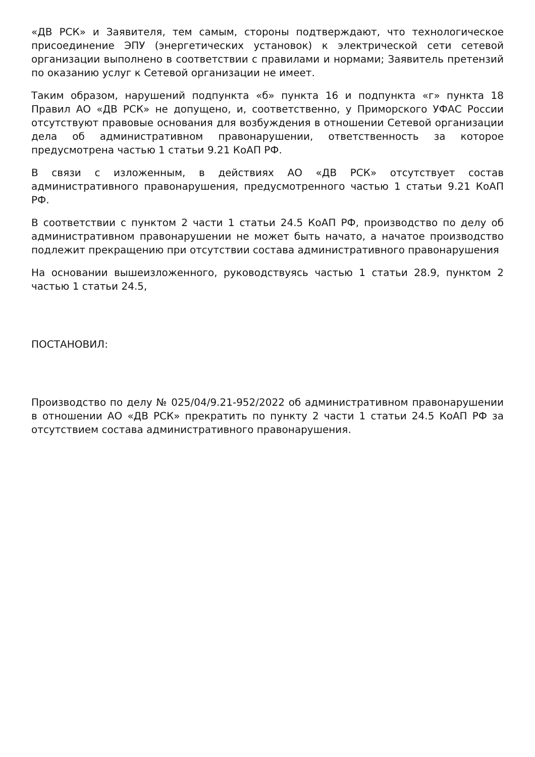«ДВ РСК» и Заявителя, тем самым, стороны подтверждают, что технологическое присоединение ЭПУ (энергетических установок) к электрической сети сетевой организации выполнено в соответствии с правилами и нормами; Заявитель претензий по оказанию услуг к Сетевой организации не имеет.
Таким образом, нарушений подпункта «б» пункта 16 и подпункта «г» пункта 18 Правил АО «ДВ РСК» не допущено, и, соответственно, у Приморского УФАС России отсутствуют правовые основания для возбуждения в отношении Сетевой организации дела об административном правонарушении, ответственность за которое предусмотрена частью 1 статьи 9.21 КоАП РФ.
В связи с изложенным, в действиях АО «ДВ РСК» отсутствует состав административного правонарушения, предусмотренного частью 1 статьи 9.21 КоАП РФ.
В соответствии с пунктом 2 части 1 статьи 24.5 КоАП РФ, производство по делу об административном правонарушении не может быть начато, а начатое производство подлежит прекращению при отсутствии состава административного правонарушения
На основании вышеизложенного, руководствуясь частью 1 статьи 28.9, пунктом 2 частью 1 статьи 24.5,
ПОСТАНОВИЛ:
Производство по делу № 025/04/9.21-952/2022 об административном правонарушении в отношении АО «ДВ РСК» прекратить по пункту 2 части 1 статьи 24.5 КоАП РФ за отсутствием состава административного правонарушения.